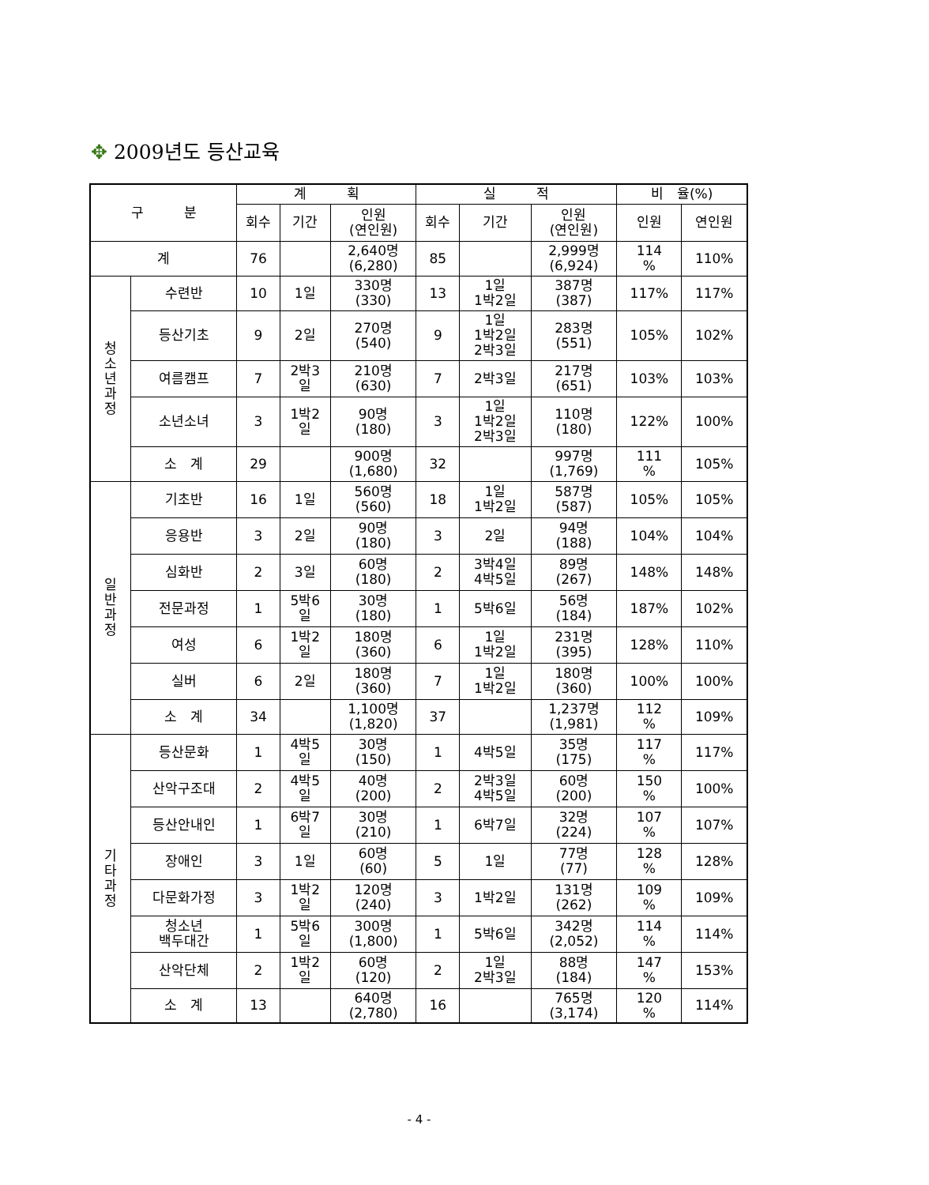✥ 2009년도 등산교육
| 구 분 | | 계 획 | | | 실 적 | | | 비 율(%) | |
| --- | --- | --- | --- | --- | --- | --- | --- | --- | --- |
| | | 회수 | 기간 | 인원 (연인원) | 회수 | 기간 | 인원 (연인원) | 인원 | 연인원 |
| 계 | | 76 | | 2,640명 (6,280) | 85 | | 2,999명 (6,924) | 114 % | 110% |
| 청 소 년 과 정 | 수련반 | 10 | 1일 | 330명 (330) | 13 | 1일 1박2일 | 387명 (387) | 117% | 117% |
| | 등산기초 | 9 | 2일 | 270명 (540) | 9 | 1일 1박2일 2박3일 | 283명 (551) | 105% | 102% |
| | 여름캠프 | 7 | 2박3 일 | 210명 (630) | 7 | 2박3일 | 217명 (651) | 103% | 103% |
| | 소년소녀 | 3 | 1박2 일 | 90명 (180) | 3 | 1일 1박2일 2박3일 | 110명 (180) | 122% | 100% |
| | 소 계 | 29 | | 900명 (1,680) | 32 | | 997명 (1,769) | 111 % | 105% |
| 일 반 과 정 | 기초반 | 16 | 1일 | 560명 (560) | 18 | 1일 1박2일 | 587명 (587) | 105% | 105% |
| | 응용반 | 3 | 2일 | 90명 (180) | 3 | 2일 | 94명 (188) | 104% | 104% |
| | 심화반 | 2 | 3일 | 60명 (180) | 2 | 3박4일 4박5일 | 89명 (267) | 148% | 148% |
| | 전문과정 | 1 | 5박6 일 | 30명 (180) | 1 | 5박6일 | 56명 (184) | 187% | 102% |
| | 여성 | 6 | 1박2 일 | 180명 (360) | 6 | 1일 1박2일 | 231명 (395) | 128% | 110% |
| | 실버 | 6 | 2일 | 180명 (360) | 7 | 1일 1박2일 | 180명 (360) | 100% | 100% |
| | 소 계 | 34 | | 1,100명 (1,820) | 37 | | 1,237명 (1,981) | 112 % | 109% |
| 기 타 과 정 | 등산문화 | 1 | 4박5 일 | 30명 (150) | 1 | 4박5일 | 35명 (175) | 117 % | 117% |
| | 산악구조대 | 2 | 4박5 일 | 40명 (200) | 2 | 2박3일 4박5일 | 60명 (200) | 150 % | 100% |
| | 등산안내인 | 1 | 6박7 일 | 30명 (210) | 1 | 6박7일 | 32명 (224) | 107 % | 107% |
| | 장애인 | 3 | 1일 | 60명 (60) | 5 | 1일 | 77명 (77) | 128 % | 128% |
| | 다문화가정 | 3 | 1박2 일 | 120명 (240) | 3 | 1박2일 | 131명 (262) | 109 % | 109% |
| | 청소년 백두대간 | 1 | 5박6 일 | 300명 (1,800) | 1 | 5박6일 | 342명 (2,052) | 114 % | 114% |
| | 산악단체 | 2 | 1박2 일 | 60명 (120) | 2 | 1일 2박3일 | 88명 (184) | 147 % | 153% |
| | 소 계 | 13 | | 640명 (2,780) | 16 | | 765명 (3,174) | 120 % | 114% |
- 4 -